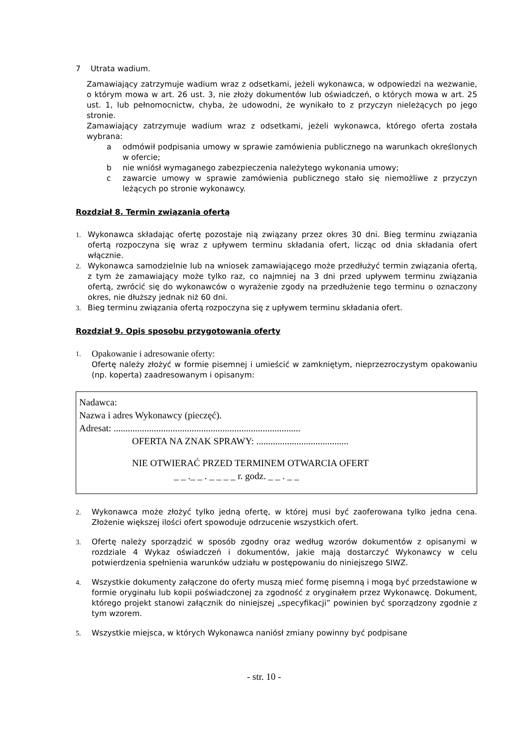7 Utrata wadium.
Zamawiający zatrzymuje wadium wraz z odsetkami, jeżeli wykonawca, w odpowiedzi na wezwanie, o którym mowa w art. 26 ust. 3, nie złoży dokumentów lub oświadczeń, o których mowa w art. 25 ust. 1, lub pełnomocnictw, chyba, że udowodni, że wynikało to z przyczyn nieleżących po jego stronie.
Zamawiający zatrzymuje wadium wraz z odsetkami, jeżeli wykonawca, którego oferta została wybrana:
aodmówił podpisania umowy w sprawie zamówienia publicznego na warunkach określonych w ofercie;
bnie wniósł wymaganego zabezpieczenia należytego wykonania umowy;
czawarcie umowy w sprawie zamówienia publicznego stało się niemożliwe z przyczyn leżących po stronie wykonawcy.
Rozdział 8. Termin związania ofertą
1. Wykonawca składając ofertę pozostaje nią związany przez okres 30 dni. Bieg terminu związania ofertą rozpoczyna się wraz z upływem terminu składania ofert, licząc od dnia składania ofert włącznie.
2. Wykonawca samodzielnie lub na wniosek zamawiającego może przedłużyć termin związania ofertą, z tym że zamawiający może tylko raz, co najmniej na 3 dni przed upływem terminu związania ofertą, zwrócić się do wykonawców o wyrażenie zgody na przedłużenie tego terminu o oznaczony okres, nie dłuższy jednak niż 60 dni.
3. Bieg terminu związania ofertą rozpoczyna się z upływem terminu składania ofert.
Rozdział 9. Opis sposobu przygotowania oferty
1. Opakowanie i adresowanie oferty:
Ofertę należy złożyć w formie pisemnej i umieścić w zamkniętym, nieprzezroczystym opakowaniu (np. koperta) zaadresowanym i opisanym:
Nadawca:
Nazwa i adres Wykonawcy (pieczęć).
Adresat: ...............................................................................
OFERTA NA ZNAK SPRAWY: .......................................
NIE OTWIERAĆ PRZED TERMINEM OTWARCIA OFERT
_ _ ._ _ . _ _ _ _ r. godz. _ _ . _ _
2. Wykonawca może złożyć tylko jedną ofertę, w której musi być zaoferowana tylko jedna cena. Złożenie większej ilości ofert spowoduje odrzucenie wszystkich ofert.
3. Ofertę należy sporządzić w sposób zgodny oraz według wzorów dokumentów z opisanymi w rozdziale 4 Wykaz oświadczeń i dokumentów, jakie mają dostarczyć Wykonawcy w celu potwierdzenia spełnienia warunków udziału w postępowaniu do niniejszego SIWZ.
4. Wszystkie dokumenty załączone do oferty muszą mieć formę pisemną i mogą być przedstawione w formie oryginału lub kopii poświadczonej za zgodność z oryginałem przez Wykonawcę. Dokument, którego projekt stanowi załącznik do niniejszej „specyfikacji” powinien być sporządzony zgodnie z tym wzorem.
5. Wszystkie miejsca, w których Wykonawca naniósł zmiany powinny być podpisane
- str. 10 -